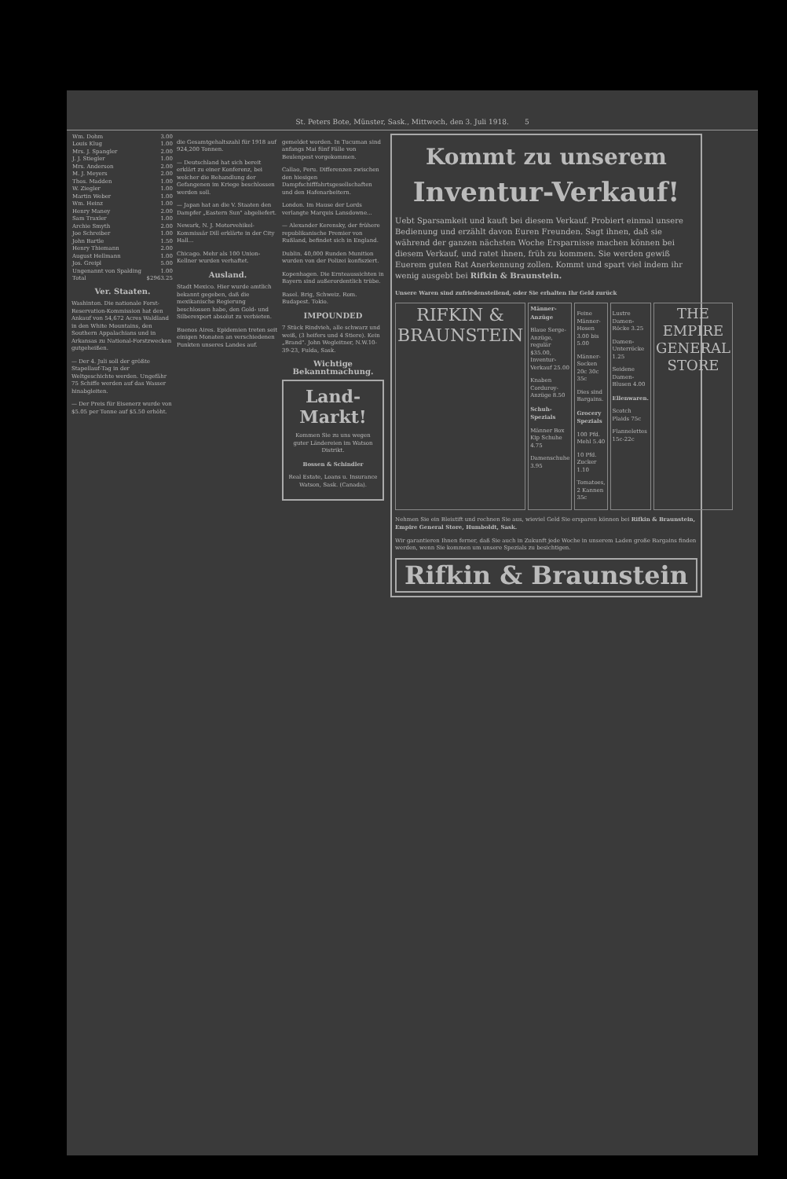St. Peters Bote, Münster, Sask., Mittwoch, den 3. Juli 1918. 5
| Wm. Dohm | 3.00 |
| Louis Klug | 1.00 |
| Mrs. J. Spangler | 2.00 |
| J. J. Stiegler | 1.00 |
| Mrs. Anderson | 2.00 |
| M. J. Meyers | 2.00 |
| Thos. Madden | 1.00 |
| W. Ziegler | 1.00 |
| Martin Weber | 1.00 |
| Wm. Heinz | 1.00 |
| Henry Maney | 2.00 |
| Sam Traxler | 1.00 |
| Archie Smyth | 2.00 |
| Joe Schreiber | 1.00 |
| John Bartle | 1.50 |
| Henry Thiemann | 2.00 |
| August Hellmann | 1.00 |
| Jos. Greipl | 5.00 |
| Ungenannt von Spalding | 1.00 |
| Total | $2963.25 |
Ver. Staaten.
Washinton. Die nationale Forst-Reservation-Kommission hat den Ankauf von 54,672 Acres Waldland in den White Mountains, den Southern Appalachians und in Arkansas zu National-Forstzwecken gutgeheißen.
— Der 4. Juli soll der größte Stapellauf-Tag in der Weltgeschichte werden. Ungefähr 75 Schiffe werden auf das Wasser hinabgleiten.
— Der Preis für Eisenerz wurde von $5.05 per Tonne auf $5.50 erhöht.
die Gesamtgehaltszahl für 1918 auf 924,200 Tonnen.
— Deutschland hat sich bereit erklärt zu einer Konferenz, bei welcher die Behandlung der Gefangenen im Kriege beschlossen werden soll.
— Japan hat an die V. Staaten den Dampfer „Eastern Sun" abgeliefert.
Newark, N. J. Motorvehikel-Kommissär Dill erklärte in der City Hall...
Chicago. Mehr als 100 Union-Kellner wurden verhaftet.
Ausland.
Stadt Mexico. Hier wurde amtlich bekannt gegeben, daß die mexikanische Regierung beschlossen habe, den Gold- und Silberexport absolut zu verbieten.
Buenos Aires. Epidemien treten seit einigen Monaten an verschiedenen Punkten unseres Landes auf.
gemeldet worden. In Tucuman sind anfangs Mai fünf Fälle von Beulenpest vorgekommen.
Callao, Peru. Differenzen zwischen den hiesigen Dampfschifffahrtsgesellschaften und den Hafenarbeitern.
London. Im Hause der Lords verlangte Marquis Lansdowne...
— Alexander Kerensky, der frühere republikanische Premier von Rußland, befindet sich in England.
Dublin. 40,000 Runden Munition wurden von der Polizei konfisziert.
Kopenhagen. Die Ernteaussichten in Bayern sind außerordentlich trübe.
Basel. Brig, Schweiz. Rom. Budapest. Tokio.
IMPOUNDED
7 Stück Rindvieh, alle schwarz und weiß, (3 heifers und 4 Stiere). Kein „Brand". John Wegleitner, N.W.10-39-23, Fulda, Sask.
Wichtige Bekanntmachung.
Land-Markt!
Kommen Sie zu uns wegen guter Ländereien im Watson Distrikt.
Bossen & Schindler
Real Estate, Loans u. Insurance Watson, Sask. (Canada).
Kommt zu unserem
Inventur-Verkauf!
Uebt Sparsamkeit und kauft bei diesem Verkauf. Probiert einmal unsere Bedienung und erzählt davon Euren Freunden. Sagt ihnen, daß sie während der ganzen nächsten Woche Ersparnisse machen können bei diesem Verkauf, und ratet ihnen, früh zu kommen. Sie werden gewiß Euerem guten Rat Anerkennung zollen. Kommt und spart viel indem ihr wenig ausgebt bei Rifkin & Braunstein.
Unsere Waren sind zufriedenstellend, oder Sie erhalten Ihr Geld zurück
RIFKIN & BRAUNSTEIN
Männer-Anzüge
Blaue Serge-Anzüge, regulär $35.00, Inventur-Verkauf 25.00
Knaben Corduroy-Anzüge 8.50
Schuh-Spezials
Männer Box Kip Schuhe 4.75
Damenschuhe 3.95
Feine Männer-Hosen 3.00 bis 5.00
Männer-Socken 20c 30c 35c
Dies sind Bargains.
Grocery Spezials
100 Pfd. Mehl 5.40
10 Pfd. Zucker 1.10
Tomatoes, 2 Kannen 35c
Lustre Damen-Röcke 3.25
Damen-Unterröcke 1.25
Seidene Damen-Blusen 4.00
Ellenwaren.
Scotch Plaids 75c
Flannelettes 15c-22c
THE EMPIRE GENERAL STORE
Nehmen Sie ein Bleistift und rechnen Sie aus, wieviel Geld Sie ersparen können bei Rifkin & Braunstein, Empire General Store, Humboldt, Sask.
Wir garantieren Ihnen ferner, daß Sie auch in Zukunft jede Woche in unserem Laden große Bargains finden werden, wenn Sie kommen um unsere Spezials zu besichtigen.
Rifkin & Braunstein